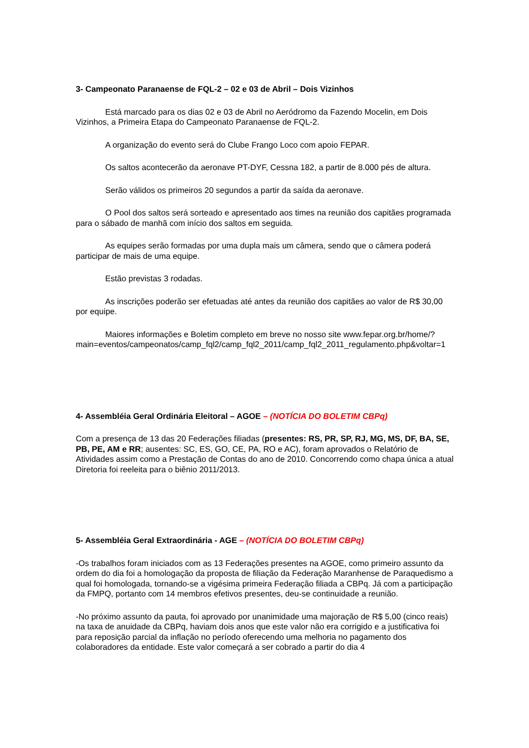3- Campeonato Paranaense de FQL-2 – 02 e 03 de Abril – Dois Vizinhos
Está marcado para os dias 02 e 03 de Abril no Aeródromo da Fazendo Mocelin, em Dois Vizinhos, a Primeira Etapa do Campeonato Paranaense de FQL-2.
A organização do evento será do Clube Frango Loco com apoio FEPAR.
Os saltos acontecerão da aeronave PT-DYF, Cessna 182, a partir de 8.000 pés de altura.
Serão válidos os primeiros 20 segundos a partir da saída da aeronave.
O Pool dos saltos será sorteado e apresentado aos times na reunião dos capitães programada para o sábado de manhã com início dos saltos em seguida.
As equipes serão formadas por uma dupla mais um câmera, sendo que o câmera poderá participar de mais de uma equipe.
Estão previstas 3 rodadas.
As inscrições poderão ser efetuadas até antes da reunião dos capitães ao valor de R$ 30,00 por equipe.
Maiores informações e Boletim completo em breve no nosso site www.fepar.org.br/home/?main=eventos/campeonatos/camp_fql2/camp_fql2_2011/camp_fql2_2011_regulamento.php&voltar=1
4- Assembléia Geral Ordinária Eleitoral – AGOE – (NOTÍCIA DO BOLETIM CBPq)
Com a presença de 13 das 20 Federações filiadas (presentes: RS, PR, SP, RJ, MG, MS, DF, BA, SE, PB, PE, AM e RR; ausentes: SC, ES, GO, CE, PA, RO e AC), foram aprovados o Relatório de Atividades assim como a Prestação de Contas do ano de 2010. Concorrendo como chapa única a atual Diretoria foi reeleita para o biênio 2011/2013.
5- Assembléia Geral Extraordinária - AGE – (NOTÍCIA DO BOLETIM CBPq)
-Os trabalhos foram iniciados com as 13 Federações presentes na AGOE, como primeiro assunto da ordem do dia foi a homologação da proposta de filiação da Federação Maranhense de Paraquedismo a qual foi homologada, tornando-se a vigésima primeira Federação filiada a CBPq. Já com a participação da FMPQ, portanto com 14 membros efetivos presentes, deu-se continuidade a reunião.
-No próximo assunto da pauta, foi aprovado por unanimidade uma majoração de R$ 5,00 (cinco reais) na taxa de anuidade da CBPq, haviam dois anos que este valor não era corrigido e a justificativa foi para reposição parcial da inflação no período oferecendo uma melhoria no pagamento dos colaboradores da entidade. Este valor começará a ser cobrado a partir do dia 4